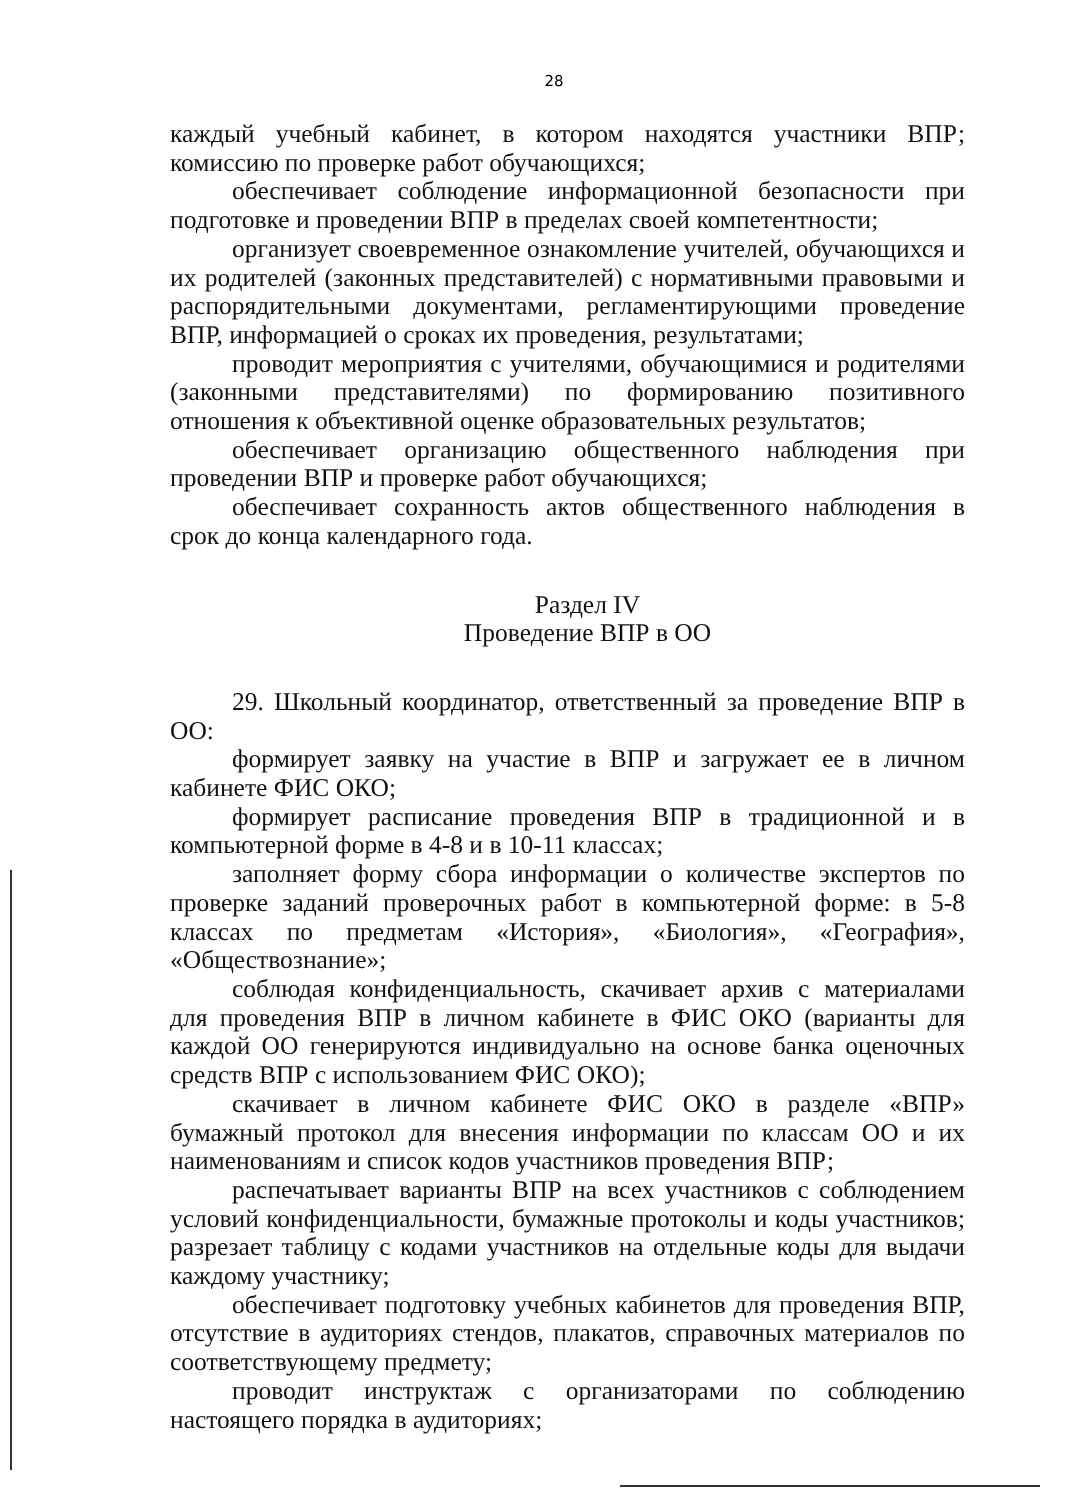28
каждый учебный кабинет, в котором находятся участники ВПР; комиссию по проверке работ обучающихся;
обеспечивает соблюдение информационной безопасности при подготовке и проведении ВПР в пределах своей компетентности;
организует своевременное ознакомление учителей, обучающихся и их родителей (законных представителей) с нормативными правовыми и распорядительными документами, регламентирующими проведение ВПР, информацией о сроках их проведения, результатами;
проводит мероприятия с учителями, обучающимися и родителями (законными представителями) по формированию позитивного отношения к объективной оценке образовательных результатов;
обеспечивает организацию общественного наблюдения при проведении ВПР и проверке работ обучающихся;
обеспечивает сохранность актов общественного наблюдения в срок до конца календарного года.
Раздел IV
Проведение ВПР в ОО
29. Школьный координатор, ответственный за проведение ВПР в ОО:
формирует заявку на участие в ВПР и загружает ее в личном кабинете ФИС ОКО;
формирует расписание проведения ВПР в традиционной и в компьютерной форме в 4-8 и в 10-11 классах;
заполняет форму сбора информации о количестве экспертов по проверке заданий проверочных работ в компьютерной форме: в 5-8 классах по предметам «История», «Биология», «География», «Обществознание»;
соблюдая конфиденциальность, скачивает архив с материалами для проведения ВПР в личном кабинете в ФИС ОКО (варианты для каждой ОО генерируются индивидуально на основе банка оценочных средств ВПР с использованием ФИС ОКО);
скачивает в личном кабинете ФИС ОКО в разделе «ВПР» бумажный протокол для внесения информации по классам ОО и их наименованиям и список кодов участников проведения ВПР;
распечатывает варианты ВПР на всех участников с соблюдением условий конфиденциальности, бумажные протоколы и коды участников; разрезает таблицу с кодами участников на отдельные коды для выдачи каждому участнику;
обеспечивает подготовку учебных кабинетов для проведения ВПР, отсутствие в аудиториях стендов, плакатов, справочных материалов по соответствующему предмету;
проводит инструктаж с организаторами по соблюдению настоящего порядка в аудиториях;